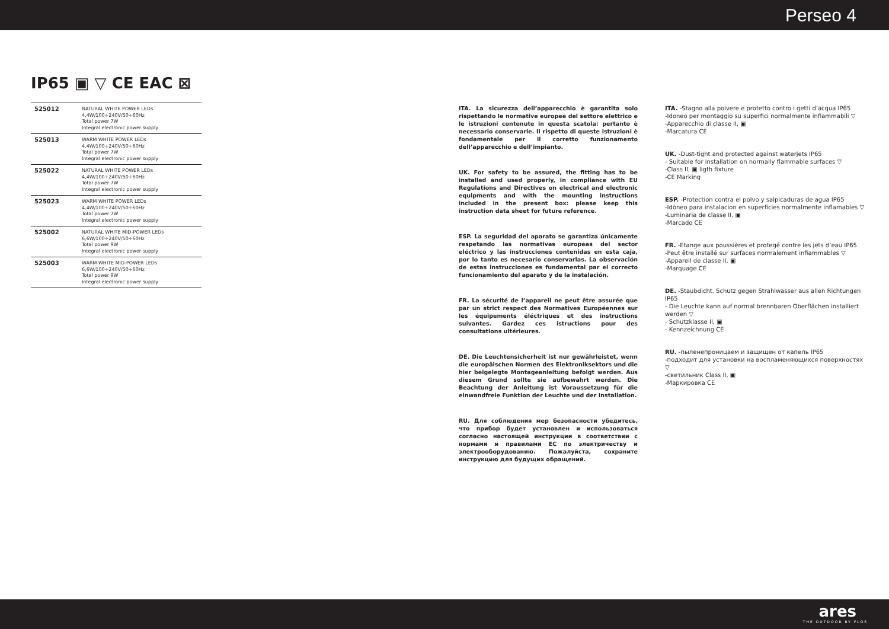Perseo 4
IP65 ▣ ▽ CE EAC ⊠
| 525012 | NATURAL WHITE POWER LEDs 4,4W/100÷240V/50÷60Hz Total power 7W Integral electronic power supply |
| 525013 | WARM WHITE POWER LEDs 4,4W/100÷240V/50÷60Hz Total power 7W Integral electronic power supply |
| 525022 | NATURAL WHITE POWER LEDs 4,4W/100÷240V/50÷60Hz Total power 7W Integral electronic power supply |
| 525023 | WARM WHITE POWER LEDs 4,4W/100÷240V/50÷60Hz Total power 7W Integral electronic power supply |
| 525002 | NATURAL WHITE MID-POWER LEDs 6,6W/100÷240V/50÷60Hz Total power 9W Integral electronic power supply |
| 525003 | WARM WHITE MID-POWER LEDs 6,6W/100÷240V/50÷60Hz Total power 9W Integral electronic power supply |
ITA. La sicurezza dell’apparecchio è garantita solo rispettando le normative europee del settore elettrico e le istruzioni contenute in questa scatola: pertanto è necessario conservarle. Il rispetto di queste istruzioni è fondamentale per il corretto funzionamento dell’apparecchio e dell’impianto.
UK. For safety to be assured, the fitting has to be installed and used properly, in compliance with EU Regulations and Directives on electrical and electronic equipments and with the mounting instructions included in the present box: please keep this instruction data sheet for future reference.
ESP. La seguridad del aparato se garantiza únicamente respetando las normativas europeas del sector eléctrico y las instrucciones contenidas en esta caja, por lo tanto es necesario conservarlas. La observación de estas instrucciones es fundamental par el correcto funcionamiento del aparato y de la instalación.
FR. La sécurité de l’appareil ne peut être assurée que par un strict respect des Normatives Européennes sur les équipements éléctriques et des instructions suivantes. Gardez ces istructions pour des consultations ultérieures.
DE. Die Leuchtensicherheit ist nur gewährleistet, wenn die europäischen Normen des Elektroniksektors und die hier beigelegte Montageanleitung befolgt werden. Aus diesem Grund sollte sie aufbewahrt werden. Die Beachtung der Anleitung ist Voraussetzung für die einwandfreie Funktion der Leuchte und der Installation.
RU. Для соблюдения мер безопасности убедитесь, что прибор будет установлен и использоваться согласно настоящей инструкции в соответствии с нормами и правилами ЕС по электричеству и электрооборудованию. Пожалуйста, сохраните инструкцию для будущих обращений.
ITA. -Stagno alla polvere e protetto contro i getti d’acqua IP65
-Idoneo per montaggio su superfici normalmente infiammabili ▽
-Apparecchio di classe II, ▣
-Marcatura CE
UK. -Dust-tight and protected against waterjets IP65
- Suitable for installation on normally flammable surfaces ▽
-Class II, ▣ ligth fixture
-CE Marking
ESP. -Protection contra el polvo y salpicaduras de agua IP65
-Idòneo para instalacion en superficies normalmente inflamables ▽
-Luminaria de classe II, ▣
-Marcado CE
FR. -Etange aux poussières et protegé contre les jets d’eau IP65
-Peut être installé sur surfaces normalement infiammables ▽
-Appareil de classe II, ▣
-Marquage CE
DE. -Staubdicht. Schutz gegen Strahlwasser aus allen Richtungen IP65
- Die Leuchte kann auf normal brennbaren Oberflächen installiert werden ▽
- Schutzklasse II, ▣
- Kennzeichnung CE
RU. -пыленепроницаем и защищен от капель IP65
-подходит для установки на воспламеняющихся поверхностях ▽
-светильник Class II, ▣
-Маркировка CE
ares
THE OUTDOOR BY FLOS